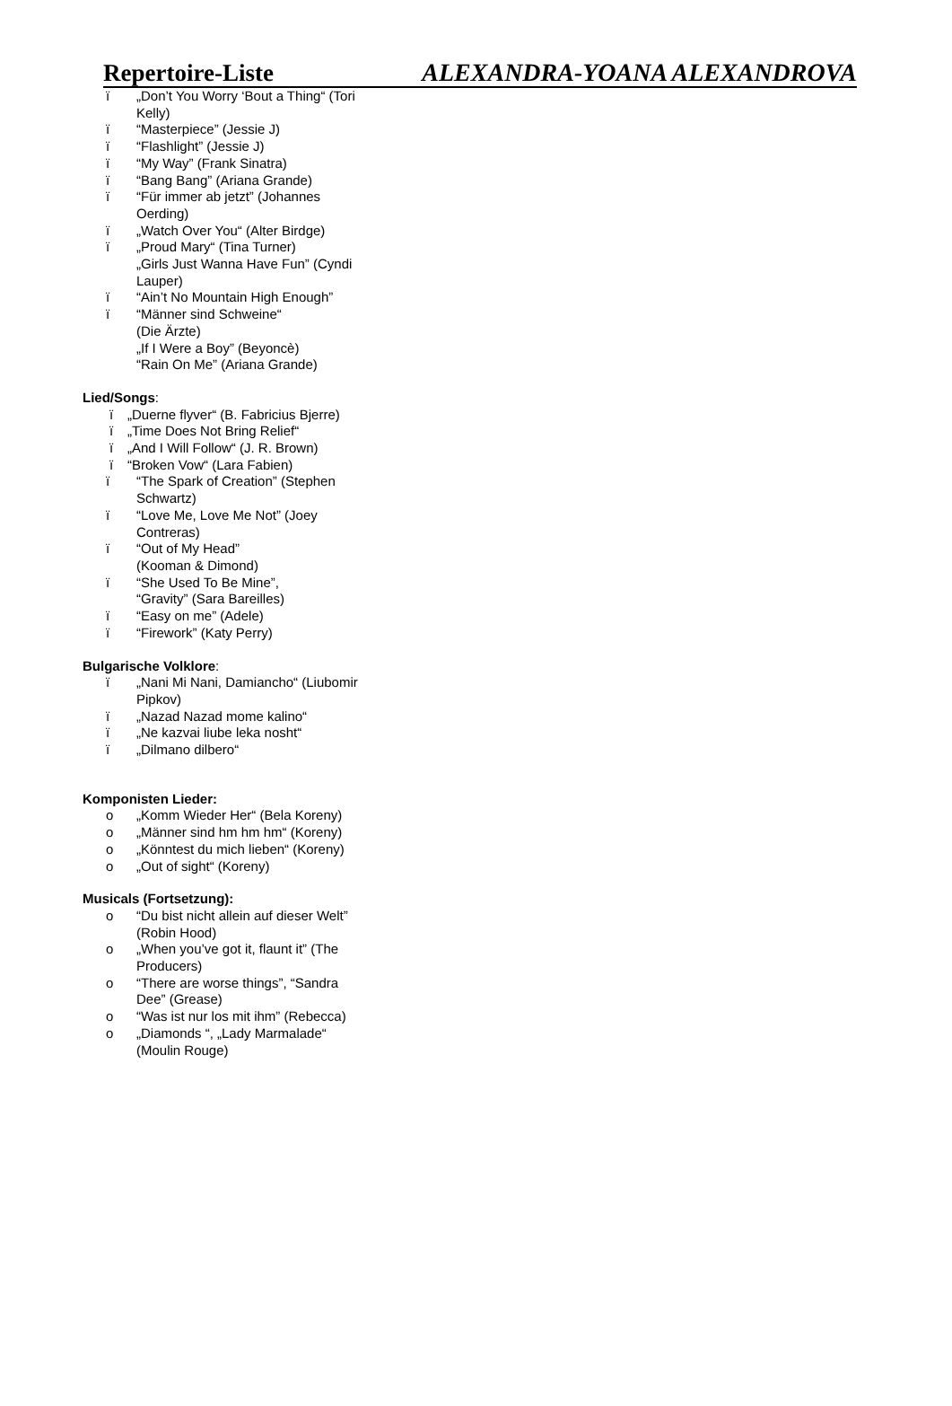Repertoire-Liste ALEXANDRA-YOANA ALEXANDROVA
ï „Don’t You Worry ‘Bout a Thing“ (Tori Kelly)
ï “Masterpiece” (Jessie J)
ï “Flashlight” (Jessie J)
ï “My Way” (Frank Sinatra)
ï “Bang Bang” (Ariana Grande)
ï “Für immer ab jetzt” (Johannes Oerding)
ï „Watch Over You“ (Alter Birdge)
ï „Proud Mary“ (Tina Turner)
„Girls Just Wanna Have Fun” (Cyndi Lauper)
ï “Ain’t No Mountain High Enough”
ï “Männer sind Schweine“
(Die Ärzte)
„If I Were a Boy” (Beyoncè)
“Rain On Me” (Ariana Grande)
Lied/Songs:
ï „Duerne flyver“ (B. Fabricius Bjerre)
ï „Time Does Not Bring Relief“
ï „And I Will Follow“ (J. R. Brown)
ï “Broken Vow“ (Lara Fabien)
ï “The Spark of Creation” (Stephen Schwartz)
ï “Love Me, Love Me Not” (Joey Contreras)
ï “Out of My Head”
(Kooman & Dimond)
ï “She Used To Be Mine”,
“Gravity” (Sara Bareilles)
ï “Easy on me” (Adele)
ï “Firework” (Katy Perry)
Bulgarische Volklore:
ï „Nani Mi Nani, Damiancho“ (Liubomir Pipkov)
ï „Nazad Nazad mome kalino“
ï „Ne kazvai liube leka nosht“
ï „Dilmano dilbero“
Komponisten Lieder:
o „Komm Wieder Her“ (Bela Koreny)
o „Männer sind hm hm hm“ (Koreny)
o „Könntest du mich lieben“ (Koreny)
o „Out of sight“ (Koreny)
Musicals (Fortsetzung):
o “Du bist nicht allein auf dieser Welt” (Robin Hood)
o „When you’ve got it, flaunt it” (The Producers)
o “There are worse things”, “Sandra Dee” (Grease)
o “Was ist nur los mit ihm” (Rebecca)
o „Diamonds “, „Lady Marmalade“ (Moulin Rouge)